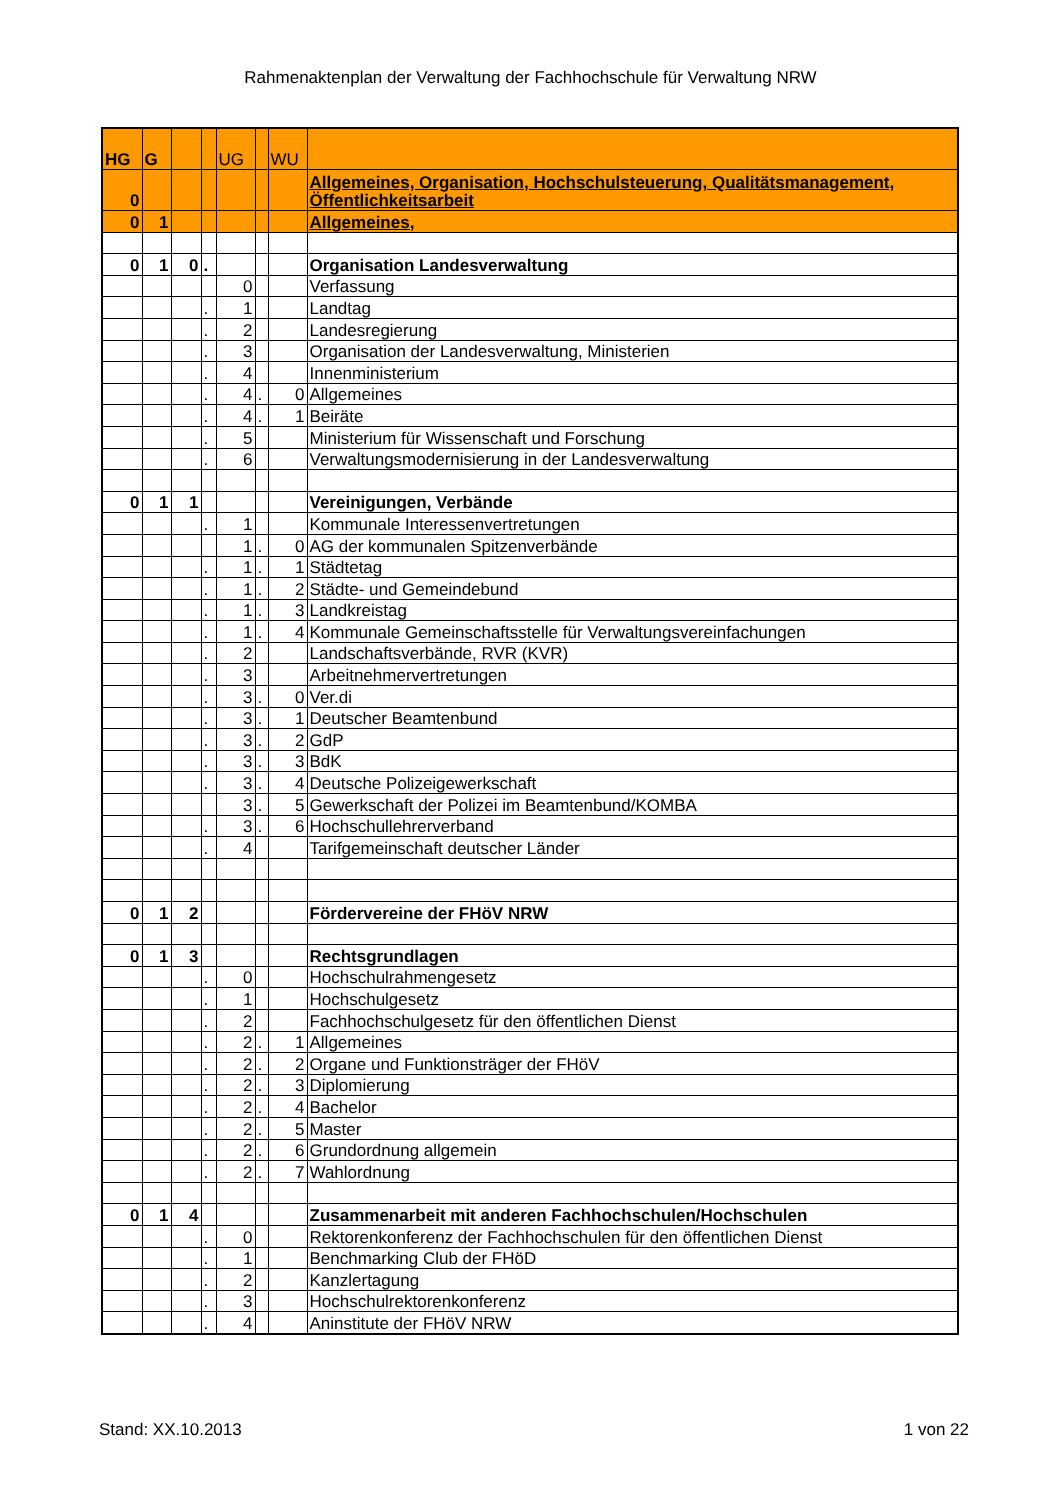Rahmenaktenplan der Verwaltung der Fachhochschule für Verwaltung NRW
| HG | G | | | UG | | WU | |
| --- | --- | --- | --- | --- | --- | --- | --- |
| 0 | | | | | | | Allgemeines, Organisation, Hochschulsteuerung, Qualitätsmanagement, Öffentlichkeitsarbeit |
| 0 | 1 | | | | | | Allgemeines, |
| 0 | 1 | 0 | . | | | | Organisation Landesverwaltung |
| | | | | 0 | | | Verfassung |
| | | | . | 1 | | | Landtag |
| | | | . | 2 | | | Landesregierung |
| | | | . | 3 | | | Organisation der Landesverwaltung, Ministerien |
| | | | . | 4 | | | Innenministerium |
| | | | . | 4 | . | 0 | Allgemeines |
| | | | . | 4 | . | 1 | Beiräte |
| | | | . | 5 | | | Ministerium für Wissenschaft und Forschung |
| | | | . | 6 | | | Verwaltungsmodernisierung in der Landesverwaltung |
| 0 | 1 | 1 | | | | | Vereinigungen, Verbände |
| | | | . | 1 | | | Kommunale Interessenvertretungen |
| | | | | 1 | . | 0 | AG der kommunalen Spitzenverbände |
| | | | . | 1 | . | 1 | Städtetag |
| | | | . | 1 | . | 2 | Städte- und Gemeindebund |
| | | | . | 1 | . | 3 | Landkreistag |
| | | | . | 1 | . | 4 | Kommunale Gemeinschaftsstelle für Verwaltungsvereinfachungen |
| | | | . | 2 | | | Landschaftsverbände, RVR (KVR) |
| | | | . | 3 | | | Arbeitnehmervertretungen |
| | | | . | 3 | . | 0 | Ver.di |
| | | | . | 3 | . | 1 | Deutscher Beamtenbund |
| | | | . | 3 | . | 2 | GdP |
| | | | . | 3 | . | 3 | BdK |
| | | | . | 3 | . | 4 | Deutsche Polizeigewerkschaft |
| | | | | 3 | . | 5 | Gewerkschaft der Polizei im Beamtenbund/KOMBA |
| | | | . | 3 | . | 6 | Hochschullehrerverband |
| | | | . | 4 | | | Tarifgemeinschaft deutscher Länder |
| 0 | 1 | 2 | | | | | Fördervereine der FHöV NRW |
| 0 | 1 | 3 | | | | | Rechtsgrundlagen |
| | | | . | 0 | | | Hochschulrahmengesetz |
| | | | . | 1 | | | Hochschulgesetz |
| | | | . | 2 | | | Fachhochschulgesetz für den öffentlichen Dienst |
| | | | . | 2 | . | 1 | Allgemeines |
| | | | . | 2 | . | 2 | Organe und Funktionsträger der FHöV |
| | | | . | 2 | . | 3 | Diplomierung |
| | | | . | 2 | . | 4 | Bachelor |
| | | | . | 2 | . | 5 | Master |
| | | | . | 2 | . | 6 | Grundordnung allgemein |
| | | | . | 2 | . | 7 | Wahlordnung |
| 0 | 1 | 4 | | | | | Zusammenarbeit mit anderen Fachhochschulen/Hochschulen |
| | | | . | 0 | | | Rektorenkonferenz der Fachhochschulen für den öffentlichen Dienst |
| | | | . | 1 | | | Benchmarking Club der FHöD |
| | | | . | 2 | | | Kanzlertagung |
| | | | . | 3 | | | Hochschulrektorenkonferenz |
| | | | . | 4 | | | Aninstitute der FHöV NRW |
Stand: XX.10.2013 1 von 22